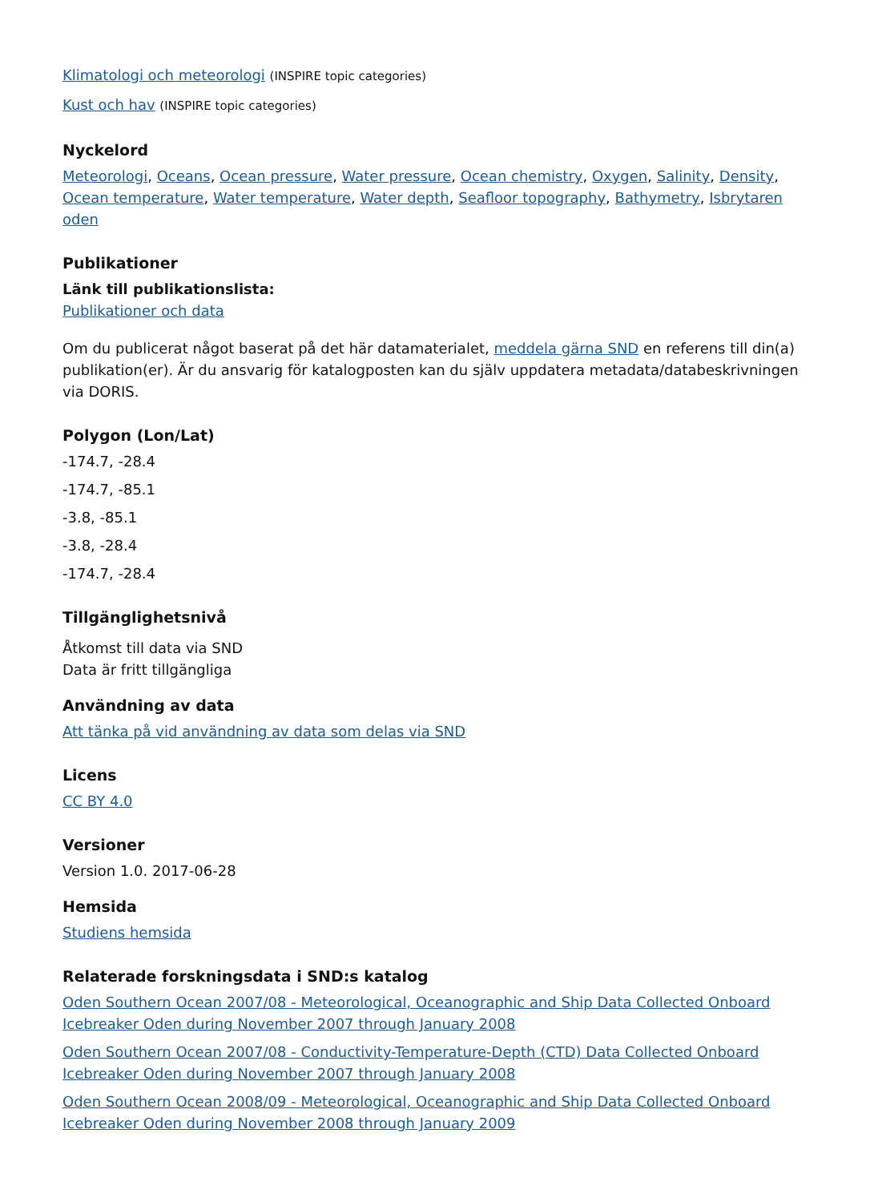Klimatologi och meteorologi (INSPIRE topic categories)
Kust och hav (INSPIRE topic categories)
Nyckelord
Meteorologi, Oceans, Ocean pressure, Water pressure, Ocean chemistry, Oxygen, Salinity, Density, Ocean temperature, Water temperature, Water depth, Seafloor topography, Bathymetry, Isbrytaren oden
Publikationer
Länk till publikationslista:
Publikationer och data
Om du publicerat något baserat på det här datamaterialet, meddela gärna SND en referens till din(a) publikation(er). Är du ansvarig för katalogposten kan du själv uppdatera metadata/databeskrivningen via DORIS.
Polygon (Lon/Lat)
-174.7, -28.4
-174.7, -85.1
-3.8, -85.1
-3.8, -28.4
-174.7, -28.4
Tillgänglighetsnivå
Åtkomst till data via SND
Data är fritt tillgängliga
Användning av data
Att tänka på vid användning av data som delas via SND
Licens
CC BY 4.0
Versioner
Version 1.0. 2017-06-28
Hemsida
Studiens hemsida
Relaterade forskningsdata i SND:s katalog
Oden Southern Ocean 2007/08 - Meteorological, Oceanographic and Ship Data Collected Onboard Icebreaker Oden during November 2007 through January 2008
Oden Southern Ocean 2007/08 - Conductivity-Temperature-Depth (CTD) Data Collected Onboard Icebreaker Oden during November 2007 through January 2008
Oden Southern Ocean 2008/09 - Meteorological, Oceanographic and Ship Data Collected Onboard Icebreaker Oden during November 2008 through January 2009